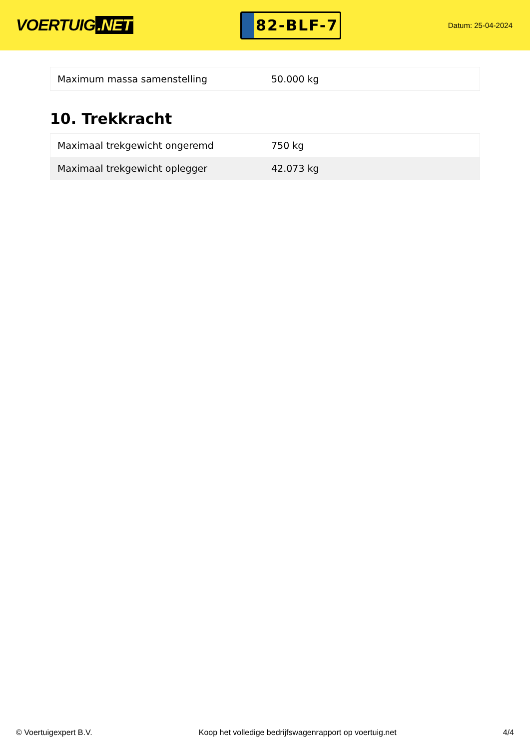VOERTUIG.NET
82-BLF-7
Datum: 25-04-2024
| Maximum massa samenstelling | 50.000 kg |
10. Trekkracht
| Maximaal trekgewicht ongeremd | 750 kg |
| Maximaal trekgewicht oplegger | 42.073 kg |
© Voertuigexpert B.V. Koop het volledige bedrijfswagenrapport op voertuig.net 4/4